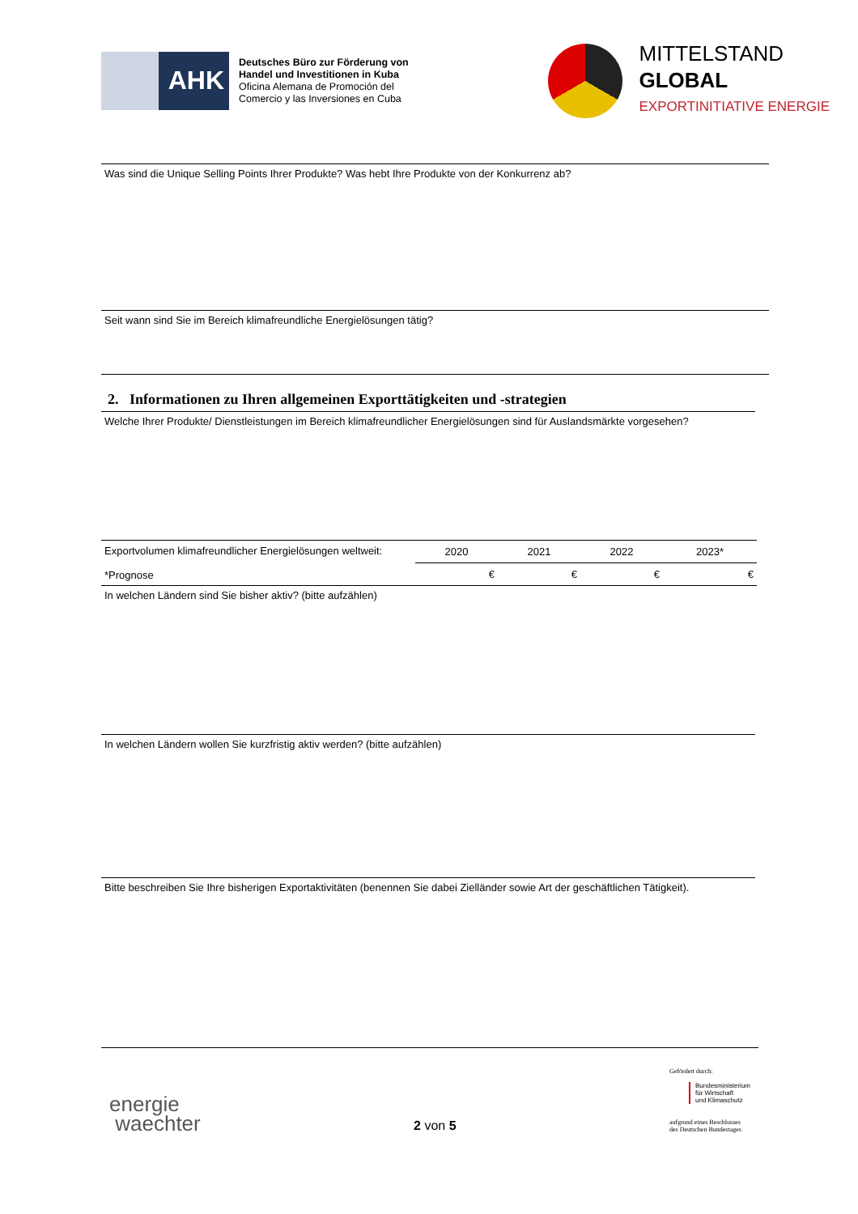AHK
Deutsches Büro zur Förderung von
Handel und Investitionen in Kuba
Oficina Alemana de Promoción del
Comercio y las Inversiones en Cuba
MITTELSTAND
GLOBAL
EXPORTINITIATIVE ENERGIE
Was sind die Unique Selling Points Ihrer Produkte? Was hebt Ihre Produkte von der Konkurrenz ab?
Seit wann sind Sie im Bereich klimafreundliche Energielösungen tätig?
2. Informationen zu Ihren allgemeinen Exporttätigkeiten und -strategien
Welche Ihrer Produkte/ Dienstleistungen im Bereich klimafreundlicher Energielösungen sind für Auslandsmärkte vorgesehen?
| Exportvolumen klimafreundlicher Energielösungen weltweit: *Prognose | 2020 | 2021 | 2022 | 2023* |
| | € | € | € | € |
In welchen Ländern sind Sie bisher aktiv? (bitte aufzählen)
In welchen Ländern wollen Sie kurzfristig aktiv werden? (bitte aufzählen)
Bitte beschreiben Sie Ihre bisherigen Exportaktivitäten (benennen Sie dabei Zielländer sowie Art der geschäftlichen Tätigkeit).
energie
waechter
2 von 5
Gefördert durch:
Bundesministerium
für Wirtschaft
und Klimaschutz
aufgrund eines Beschlusses
des Deutschen Bundestages